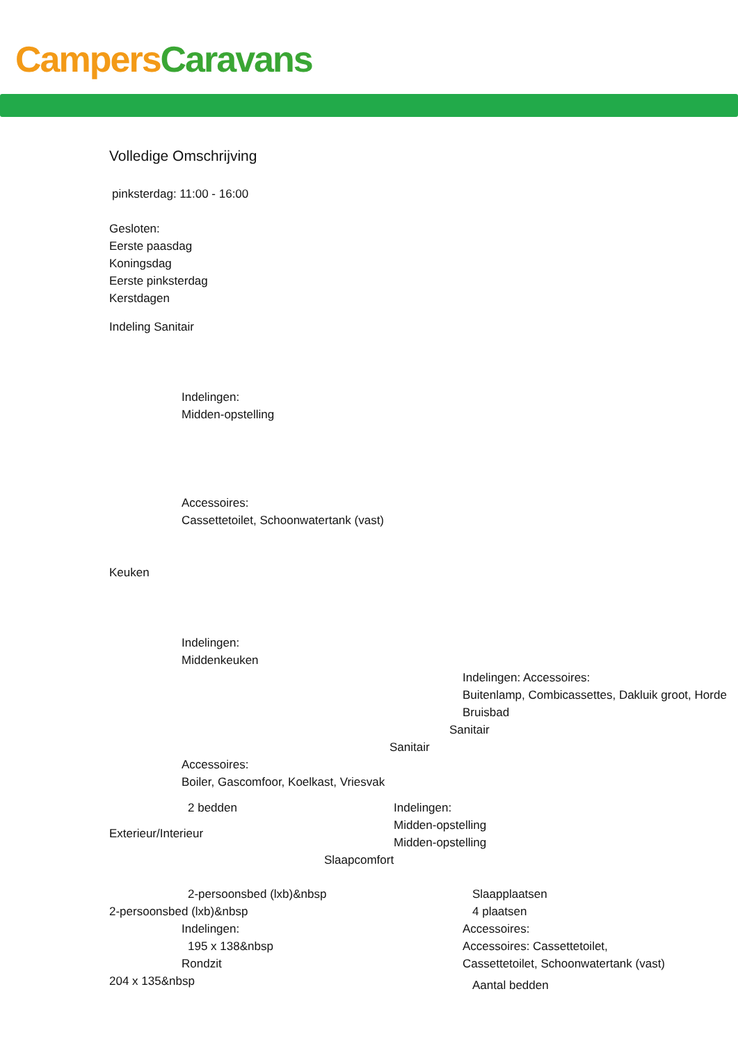Campers Caravans
Volledige Omschrijving
pinksterdag: 11:00 - 16:00
Gesloten:
Eerste paasdag
Koningsdag
Eerste pinksterdag
Kerstdagen
Indeling Sanitair
Indelingen:
Midden-opstelling
Accessoires:
Cassettetoilet, Schoonwatertank (vast)
Keuken
Indelingen:
Middenkeuken
Indelingen: Accessoires:
Buitenlamp, Combicassettes, Dakluik groot, Horde Bruisbad
Sanitair
Sanitair
Accessoires:
Boiler, Gascomfoor, Koelkast, Vriesvak
2 bedden
Exterieur/Interieur
Indelingen:
Midden-opstelling
Midden-opstelling
Slaapcomfort
2-persoonsbed (lxb)&nbsp
2-persoonsbed (lxb)&nbsp
Indelingen:
195 x 138&nbsp
Rondzit
204 x 135&nbsp
Slaapplaatsen
4 plaatsen
Accessoires:
Accessoires: Cassettetoilet,
Cassettetoilet, Schoonwatertank (vast)
Aantal bedden